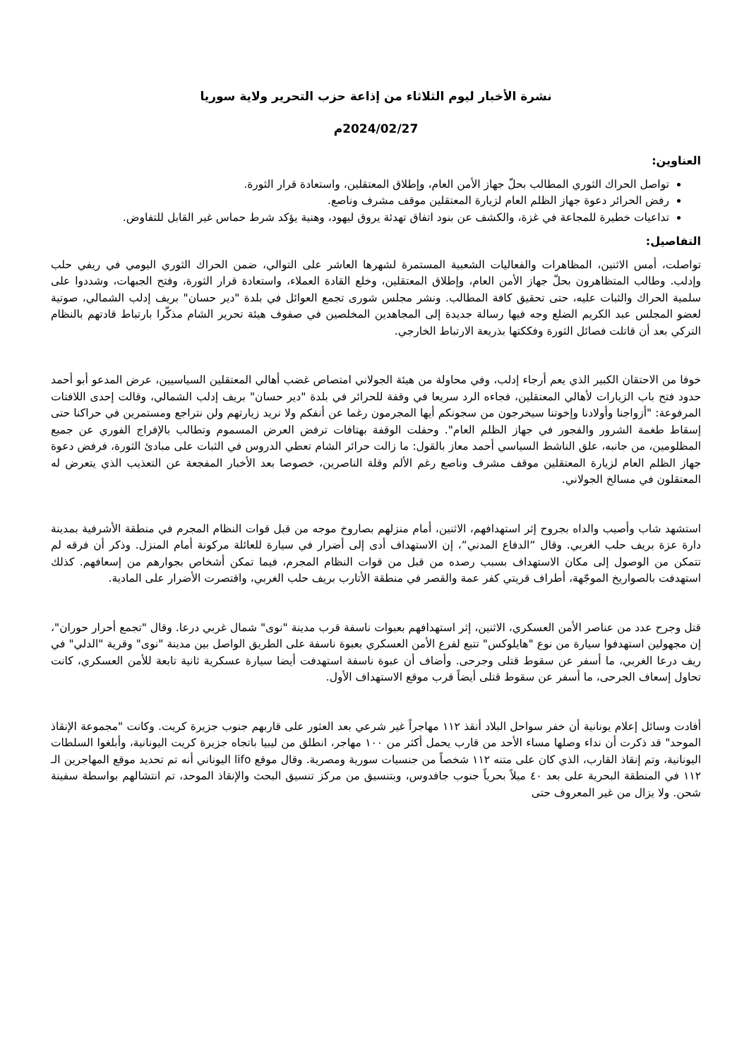نشرة الأخبار ليوم الثلاثاء من إذاعة حزب التحرير ولاية سوريا
2024/02/27م
العناوين:
تواصل الحراك الثوري المطالب بحلّ جهاز الأمن العام، وإطلاق المعتقلين، واستعادة قرار الثورة.
رفض الحرائر دعوة جهاز الظلم العام لزيارة المعتقلين موقف مشرف وناصع.
تداعيات خطيرة للمجاعة في غزة، والكشف عن بنود اتفاق تهدئة يروق ليهود، وهنية يؤكد شرط حماس غير القابل للتفاوض.
التفاصيل:
تواصلت، أمس الاثنين، المظاهرات والفعاليات الشعبية المستمرة لشهرها العاشر على التوالي، ضمن الحراك الثوري اليومي في ريفي حلب وإدلب. وطالب المتظاهرون بحلّ جهاز الأمن العام، وإطلاق المعتقلين، وخلع القادة العملاء، واستعادة قرار الثورة، وفتح الجبهات، وشددوا على سلمية الحراك والثبات عليه، حتى تحقيق كافة المطالب. ونشر مجلس شورى تجمع العوائل في بلدة "دير حسان" بريف إدلب الشمالي، صوتية لعضو المجلس عبد الكريم الضلع وجه فيها رسالة جديدة إلى المجاهدين المخلصين في صفوف هيئة تحرير الشام مذكّرا بارتباط قادتهم بالنظام التركي بعد أن قاتلت فصائل الثورة وفككتها بذريعة الارتباط الخارجي.
خوفا من الاحتقان الكبير الذي يعم أرجاء إدلب، وفي محاولة من هيئة الجولاني امتصاص غضب أهالي المعتقلين السياسيين، عرض المدعو أبو أحمد حدود فتح باب الزيارات لأهالي المعتقلين، فجاءه الرد سريعا في وقفة للحرائر في بلدة "دير حسان" بريف إدلب الشمالي، وقالت إحدى اللافتات المرفوعة: "أزواجنا وأولادنا وإخوتنا سيخرجون من سجونكم أيها المجرمون رغما عن أنفكم ولا نريد زيارتهم ولن نتراجع ومستمرين في حراكنا حتى إسقاط طغمة الشرور والفجور في جهاز الظلم العام". وحفلت الوقفة بهتافات ترفض العرض المسموم وتطالب بالإفراج الفوري عن جميع المظلومين، من جانبه، علق الناشط السياسي أحمد معاز بالقول: ما زالت حرائر الشام تعطي الدروس في الثبات على مبادئ الثورة، فرفض دعوة جهاز الظلم العام لزيارة المعتقلين موقف مشرف وناصع رغم الألم وقلة الناصرين، خصوصا بعد الأخبار المفجعة عن التعذيب الذي يتعرض له المعتقلون في مسالخ الجولاني.
استشهد شاب وأصيب والداه بجروح إثر استهدافهم، الاثنين، أمام منزلهم بصاروخ موجه من قبل قوات النظام المجرم في منطقة الأشرفية بمدينة دارة عزة بريف حلب الغربي. وقال “الدفاع المدني“، إن الاستهداف أدى إلى أضرار في سيارة للعائلة مركونة أمام المنزل. وذكر أن فرقه لم تتمكن من الوصول إلى مكان الاستهداف بسبب رصده من قبل من قوات النظام المجرم، فيما تمكن أشخاص بجوارهم من إسعافهم. كذلك استهدفت بالصواريخ الموجّهة، أطراف قريتي كفر عمة والقصر في منطقة الأتارب بريف حلب الغربي، واقتصرت الأضرار على المادية.
قتل وجرح عدد من عناصر الأمن العسكري، الاثنين، إثر استهدافهم بعبوات ناسفة قرب مدينة "نوى" شمال غربي درعا. وقال "تجمع أحرار حوران"، إن مجهولين استهدفوا سيارة من نوع "هايلوكس" تتبع لفرع الأمن العسكري بعبوة ناسفة على الطريق الواصل بين مدينة "نوى" وقرية "الدلي" في ريف درعا الغربي، ما أسفر عن سقوط قتلى وجرحى. وأضاف أن عبوة ناسفة استهدفت أيضا سيارة عسكرية ثانية تابعة للأمن العسكري، كانت تحاول إسعاف الجرحى، ما أسفر عن سقوط قتلى أيضاً قرب موقع الاستهداف الأول.
أفادت وسائل إعلام يونانية أن خفر سواحل البلاد أنقذ ١١٢ مهاجراً غير شرعي بعد العثور على قاربهم جنوب جزيرة كريت. وكانت "مجموعة الإنقاذ الموحد" قد ذكرت أن نداء وصلها مساء الأحد من قارب يحمل أكثر من ١٠٠ مهاجر، انطلق من ليبيا باتجاه جزيرة كريت اليونانية، وأبلغوا السلطات اليونانية، وتم إنقاذ القارب، الذي كان على متنه ١١٢ شخصاً من جنسيات سورية ومصرية. وقال موقع lifo اليوناني أنه تم تحديد موقع المهاجرين الـ ١١٢ في المنطقة البحرية على بعد ٤٠ ميلاً بحرياً جنوب جافدوس، وبتنسيق من مركز تنسيق البحث والإنقاذ الموحد، تم انتشالهم بواسطة سفينة شحن. ولا يزال من غير المعروف حتى